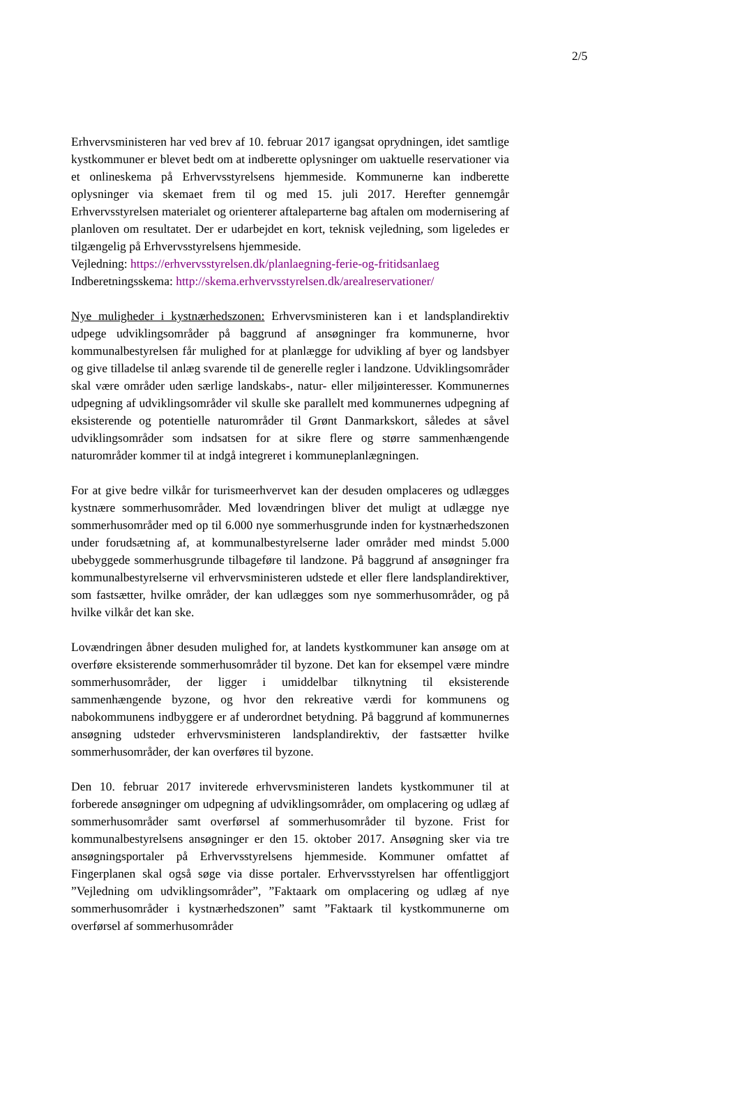2/5
Erhvervsministeren har ved brev af 10. februar 2017 igangsat oprydningen, idet samtlige kystkommuner er blevet bedt om at indberette oplysninger om uaktuelle reservationer via et onlineskema på Erhvervsstyrelsens hjemmeside. Kommunerne kan indberette oplysninger via skemaet frem til og med 15. juli 2017. Herefter gennemgår Erhvervsstyrelsen materialet og orienterer aftaleparterne bag aftalen om modernisering af planloven om resultatet. Der er udarbejdet en kort, teknisk vejledning, som ligeledes er tilgængelig på Erhvervsstyrelsens hjemmeside.
Vejledning: https://erhvervsstyrelsen.dk/planlaegning-ferie-og-fritidsanlaeg
Indberetningsskema: http://skema.erhvervsstyrelsen.dk/arealreservationer/
Nye muligheder i kystnærhedszonen: Erhvervsministeren kan i et landsplandirektiv udpege udviklingsområder på baggrund af ansøgninger fra kommunerne, hvor kommunalbestyrelsen får mulighed for at planlægge for udvikling af byer og landsbyer og give tilladelse til anlæg svarende til de generelle regler i landzone. Udviklingsområder skal være områder uden særlige landskabs-, natur- eller miljøinteresser. Kommunernes udpegning af udviklingsområder vil skulle ske parallelt med kommunernes udpegning af eksisterende og potentielle naturområder til Grønt Danmarkskort, således at såvel udviklingsområder som indsatsen for at sikre flere og større sammenhængende naturområder kommer til at indgå integreret i kommuneplanlægningen.
For at give bedre vilkår for turismeerhvervet kan der desuden omplaceres og udlægges kystnære sommerhusområder. Med lovændringen bliver det muligt at udlægge nye sommerhusområder med op til 6.000 nye sommerhusgrunde inden for kystnærhedszonen under forudsætning af, at kommunalbestyrelserne lader områder med mindst 5.000 ubebyggede sommerhusgrunde tilbageføre til landzone. På baggrund af ansøgninger fra kommunalbestyrelserne vil erhvervsministeren udstede et eller flere landsplandirektiver, som fastsætter, hvilke områder, der kan udlægges som nye sommerhusområder, og på hvilke vilkår det kan ske.
Lovændringen åbner desuden mulighed for, at landets kystkommuner kan ansøge om at overføre eksisterende sommerhusområder til byzone. Det kan for eksempel være mindre sommerhusområder, der ligger i umiddelbar tilknytning til eksisterende sammenhængende byzone, og hvor den rekreative værdi for kommunens og nabokommunens indbyggere er af underordnet betydning. På baggrund af kommunernes ansøgning udsteder erhvervsministeren landsplandirektiv, der fastsætter hvilke sommerhusområder, der kan overføres til byzone.
Den 10. februar 2017 inviterede erhvervsministeren landets kystkommuner til at forberede ansøgninger om udpegning af udviklingsområder, om omplacering og udlæg af sommerhusområder samt overførsel af sommerhusområder til byzone. Frist for kommunalbestyrelsens ansøgninger er den 15. oktober 2017. Ansøgning sker via tre ansøgningsportaler på Erhvervsstyrelsens hjemmeside. Kommuner omfattet af Fingerplanen skal også søge via disse portaler. Erhvervsstyrelsen har offentliggjort ”Vejledning om udviklingsområder”, ”Faktaark om omplacering og udlæg af nye sommerhusområder i kystnærhedszonen” samt ”Faktaark til kystkommunerne om overførsel af sommerhusområder